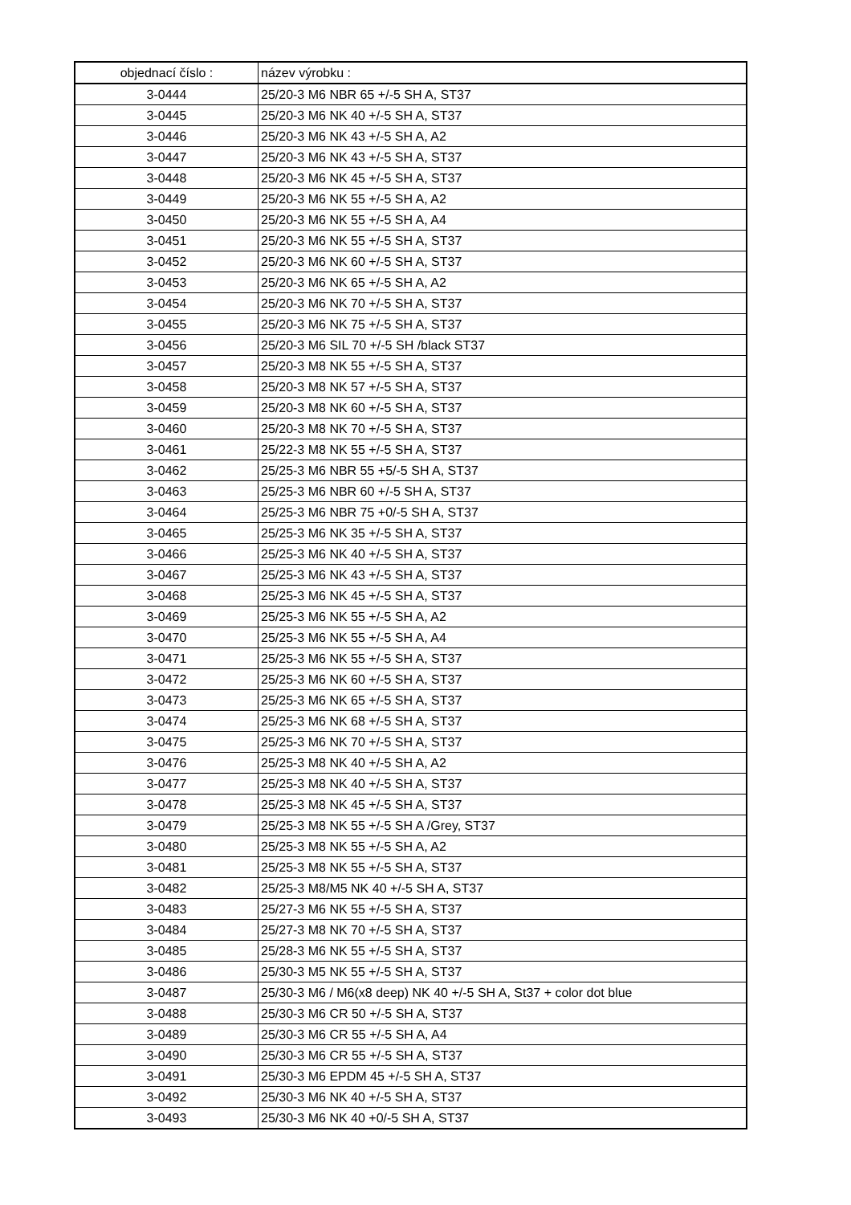| objednací číslo : | název výrobku : |
| --- | --- |
| 3-0444 | 25/20-3 M6 NBR 65 +/-5 SH A, ST37 |
| 3-0445 | 25/20-3 M6 NK 40 +/-5 SH A, ST37 |
| 3-0446 | 25/20-3 M6 NK 43 +/-5 SH A, A2 |
| 3-0447 | 25/20-3 M6 NK 43 +/-5 SH A, ST37 |
| 3-0448 | 25/20-3 M6 NK 45 +/-5 SH A, ST37 |
| 3-0449 | 25/20-3 M6 NK 55 +/-5 SH A, A2 |
| 3-0450 | 25/20-3 M6 NK 55 +/-5 SH A, A4 |
| 3-0451 | 25/20-3 M6 NK 55 +/-5 SH A, ST37 |
| 3-0452 | 25/20-3 M6 NK 60 +/-5 SH A, ST37 |
| 3-0453 | 25/20-3 M6 NK 65 +/-5 SH A, A2 |
| 3-0454 | 25/20-3 M6 NK 70 +/-5 SH A, ST37 |
| 3-0455 | 25/20-3 M6 NK 75 +/-5 SH A, ST37 |
| 3-0456 | 25/20-3 M6 SIL 70 +/-5 SH /black ST37 |
| 3-0457 | 25/20-3 M8 NK 55 +/-5 SH A, ST37 |
| 3-0458 | 25/20-3 M8 NK 57 +/-5 SH A, ST37 |
| 3-0459 | 25/20-3 M8 NK 60 +/-5 SH A, ST37 |
| 3-0460 | 25/20-3 M8 NK 70 +/-5 SH A, ST37 |
| 3-0461 | 25/22-3 M8 NK 55 +/-5 SH A, ST37 |
| 3-0462 | 25/25-3 M6 NBR 55 +5/-5 SH A, ST37 |
| 3-0463 | 25/25-3 M6 NBR 60 +/-5 SH A, ST37 |
| 3-0464 | 25/25-3 M6 NBR 75 +0/-5 SH A, ST37 |
| 3-0465 | 25/25-3 M6 NK 35 +/-5 SH A, ST37 |
| 3-0466 | 25/25-3 M6 NK 40 +/-5 SH A, ST37 |
| 3-0467 | 25/25-3 M6 NK 43 +/-5 SH A, ST37 |
| 3-0468 | 25/25-3 M6 NK 45 +/-5 SH A, ST37 |
| 3-0469 | 25/25-3 M6 NK 55 +/-5 SH A, A2 |
| 3-0470 | 25/25-3 M6 NK 55 +/-5 SH A, A4 |
| 3-0471 | 25/25-3 M6 NK 55 +/-5 SH A, ST37 |
| 3-0472 | 25/25-3 M6 NK 60 +/-5 SH A, ST37 |
| 3-0473 | 25/25-3 M6 NK 65 +/-5 SH A, ST37 |
| 3-0474 | 25/25-3 M6 NK 68 +/-5 SH A, ST37 |
| 3-0475 | 25/25-3 M6 NK 70 +/-5 SH A, ST37 |
| 3-0476 | 25/25-3 M8 NK 40 +/-5 SH A, A2 |
| 3-0477 | 25/25-3 M8 NK 40 +/-5 SH A, ST37 |
| 3-0478 | 25/25-3 M8 NK 45 +/-5 SH A, ST37 |
| 3-0479 | 25/25-3 M8 NK 55 +/-5 SH A /Grey, ST37 |
| 3-0480 | 25/25-3 M8 NK 55 +/-5 SH A, A2 |
| 3-0481 | 25/25-3 M8 NK 55 +/-5 SH A, ST37 |
| 3-0482 | 25/25-3 M8/M5 NK 40 +/-5 SH A, ST37 |
| 3-0483 | 25/27-3 M6 NK 55 +/-5 SH A, ST37 |
| 3-0484 | 25/27-3 M8 NK 70 +/-5 SH A, ST37 |
| 3-0485 | 25/28-3 M6 NK 55 +/-5 SH A, ST37 |
| 3-0486 | 25/30-3 M5 NK 55 +/-5 SH A, ST37 |
| 3-0487 | 25/30-3 M6 / M6(x8 deep) NK 40 +/-5 SH A, St37 + color dot blue |
| 3-0488 | 25/30-3 M6 CR 50 +/-5 SH A, ST37 |
| 3-0489 | 25/30-3 M6 CR 55 +/-5 SH A, A4 |
| 3-0490 | 25/30-3 M6 CR 55 +/-5 SH A, ST37 |
| 3-0491 | 25/30-3 M6 EPDM 45 +/-5 SH A, ST37 |
| 3-0492 | 25/30-3 M6 NK 40 +/-5 SH A, ST37 |
| 3-0493 | 25/30-3 M6 NK 40 +0/-5 SH A, ST37 |